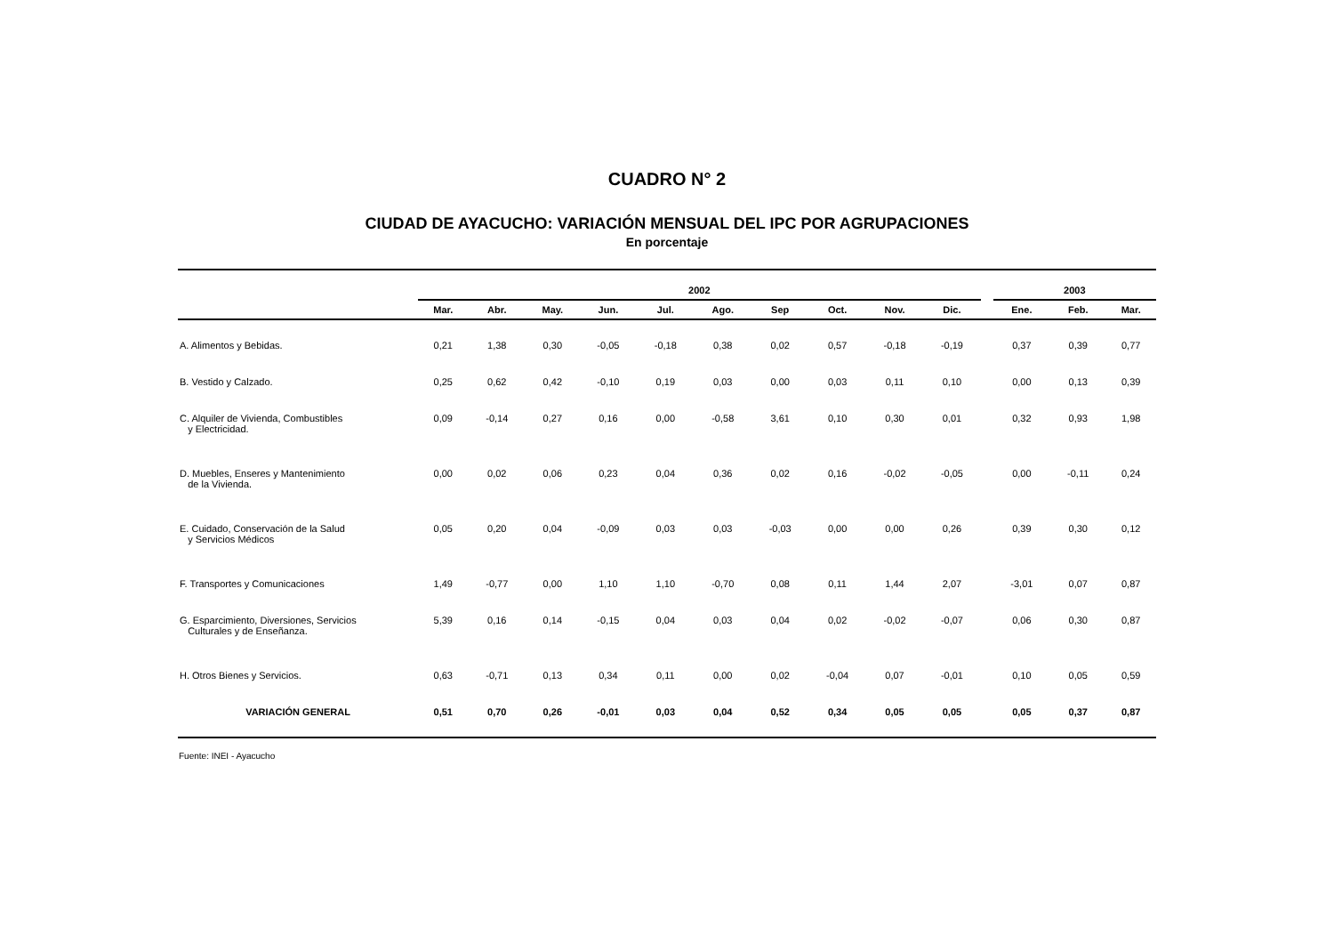CUADRO N° 2
CIUDAD DE AYACUCHO: VARIACIÓN MENSUAL DEL IPC POR AGRUPACIONES
En porcentaje
| | 2002 | | | | | | | | | | | 2003 | | |
| --- | --- | --- | --- | --- | --- | --- | --- | --- | --- | --- | --- | --- | --- | --- |
| | Mar. | Abr. | May. | Jun. | Jul. | Ago. | Sep | Oct. | Nov. | Dic. | | Ene. | Feb. | Mar. |
| A. Alimentos y Bebidas. | 0,21 | 1,38 | 0,30 | -0,05 | -0,18 | 0,38 | 0,02 | 0,57 | -0,18 | -0,19 | | 0,37 | 0,39 | 0,77 |
| B. Vestido y Calzado. | 0,25 | 0,62 | 0,42 | -0,10 | 0,19 | 0,03 | 0,00 | 0,03 | 0,11 | 0,10 | | 0,00 | 0,13 | 0,39 |
| C. Alquiler de Vivienda, Combustibles y Electricidad. | 0,09 | -0,14 | 0,27 | 0,16 | 0,00 | -0,58 | 3,61 | 0,10 | 0,30 | 0,01 | | 0,32 | 0,93 | 1,98 |
| D. Muebles, Enseres y Mantenimiento de la Vivienda. | 0,00 | 0,02 | 0,06 | 0,23 | 0,04 | 0,36 | 0,02 | 0,16 | -0,02 | -0,05 | | 0,00 | -0,11 | 0,24 |
| E. Cuidado, Conservación de la Salud y Servicios Médicos | 0,05 | 0,20 | 0,04 | -0,09 | 0,03 | 0,03 | -0,03 | 0,00 | 0,00 | 0,26 | | 0,39 | 0,30 | 0,12 |
| F. Transportes y Comunicaciones | 1,49 | -0,77 | 0,00 | 1,10 | 1,10 | -0,70 | 0,08 | 0,11 | 1,44 | 2,07 | | -3,01 | 0,07 | 0,87 |
| G. Esparcimiento, Diversiones, Servicios Culturales y de Enseñanza. | 5,39 | 0,16 | 0,14 | -0,15 | 0,04 | 0,03 | 0,04 | 0,02 | -0,02 | -0,07 | | 0,06 | 0,30 | 0,87 |
| H. Otros Bienes y Servicios. | 0,63 | -0,71 | 0,13 | 0,34 | 0,11 | 0,00 | 0,02 | -0,04 | 0,07 | -0,01 | | 0,10 | 0,05 | 0,59 |
| VARIACIÓN GENERAL | 0,51 | 0,70 | 0,26 | -0,01 | 0,03 | 0,04 | 0,52 | 0,34 | 0,05 | 0,05 | | 0,05 | 0,37 | 0,87 |
Fuente: INEI - Ayacucho